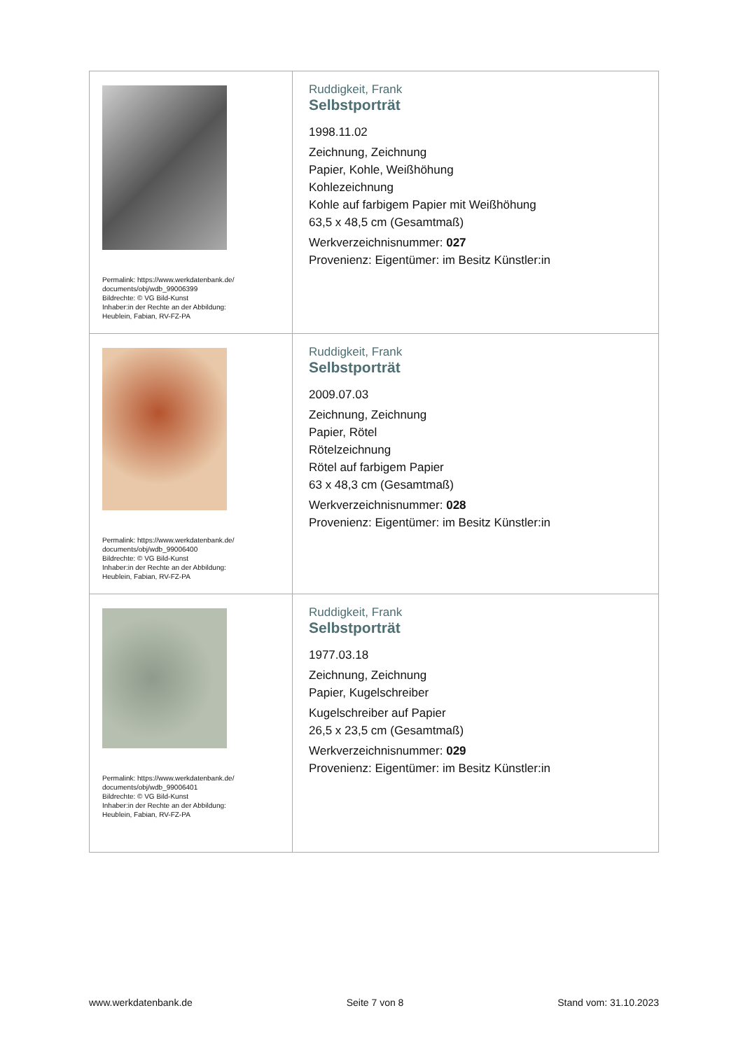| Permalink: https://www.werkdatenbank.de/ documents/obj/wdb_99006399 Bildrechte: © VG Bild-Kunst Inhaber:in der Rechte an der Abbildung: Heublein, Fabian, RV-FZ-PA | Ruddigkeit, Frank Selbstporträt 1998.11.02 Zeichnung, Zeichnung Papier, Kohle, Weißhöhung Kohlezeichnung Kohle auf farbigem Papier mit Weißhöhung 63,5 x 48,5 cm (Gesamtmaß) Werkverzeichnisnummer: 027 Provenienz: Eigentümer: im Besitz Künstler:in |
| Permalink: https://www.werkdatenbank.de/ documents/obj/wdb_99006400 Bildrechte: © VG Bild-Kunst Inhaber:in der Rechte an der Abbildung: Heublein, Fabian, RV-FZ-PA | Ruddigkeit, Frank Selbstporträt 2009.07.03 Zeichnung, Zeichnung Papier, Rötel Rötelzeichnung Rötel auf farbigem Papier 63 x 48,3 cm (Gesamtmaß) Werkverzeichnisnummer: 028 Provenienz: Eigentümer: im Besitz Künstler:in |
| Permalink: https://www.werkdatenbank.de/ documents/obj/wdb_99006401 Bildrechte: © VG Bild-Kunst Inhaber:in der Rechte an der Abbildung: Heublein, Fabian, RV-FZ-PA | Ruddigkeit, Frank Selbstporträt 1977.03.18 Zeichnung, Zeichnung Papier, Kugelschreiber Kugelschreiber auf Papier 26,5 x 23,5 cm (Gesamtmaß) Werkverzeichnisnummer: 029 Provenienz: Eigentümer: im Besitz Künstler:in |
www.werkdatenbank.de Seite 7 von 8 Stand vom: 31.10.2023